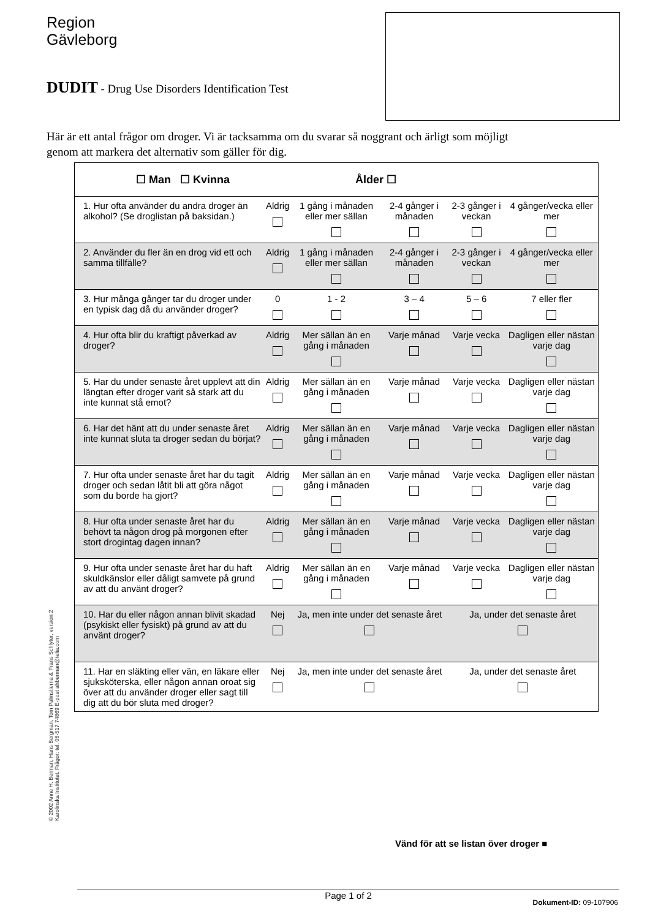Region
Gävleborg
DUDIT - Drug Use Disorders Identification Test
Här är ett antal frågor om droger. Vi är tacksamma om du svarar så noggrant och ärligt som möjligt genom att markera det alternativ som gäller för dig.
| ☐ Man ☐ Kvinna Ålder ☐ | | | | | |
| 1. Hur ofta använder du andra droger än alkohol? (Se droglistan på baksidan.) | Aldrig | 1 gång i månaden eller mer sällan | 2-4 gånger i månaden | 2-3 gånger i veckan | 4 gånger/vecka eller mer |
| 2. Använder du fler än en drog vid ett och samma tillfälle? | Aldrig | 1 gång i månaden eller mer sällan | 2-4 gånger i månaden | 2-3 gånger i veckan | 4 gånger/vecka eller mer |
| 3. Hur många gånger tar du droger under en typisk dag då du använder droger? | 0 | 1 - 2 | 3 – 4 | 5 – 6 | 7 eller fler |
| 4. Hur ofta blir du kraftigt påverkad av droger? | Aldrig | Mer sällan än en gång i månaden | Varje månad | Varje vecka | Dagligen eller nästan varje dag |
| 5. Har du under senaste året upplevt att din längtan efter droger varit så stark att du inte kunnat stå emot? | Aldrig | Mer sällan än en gång i månaden | Varje månad | Varje vecka | Dagligen eller nästan varje dag |
| 6. Har det hänt att du under senaste året inte kunnat sluta ta droger sedan du börjat? | Aldrig | Mer sällan än en gång i månaden | Varje månad | Varje vecka | Dagligen eller nästan varje dag |
| 7. Hur ofta under senaste året har du tagit droger och sedan låtit bli att göra något som du borde ha gjort? | Aldrig | Mer sällan än en gång i månaden | Varje månad | Varje vecka | Dagligen eller nästan varje dag |
| 8. Hur ofta under senaste året har du behövt ta någon drog på morgonen efter stort drogintag dagen innan? | Aldrig | Mer sällan än en gång i månaden | Varje månad | Varje vecka | Dagligen eller nästan varje dag |
| 9. Hur ofta under senaste året har du haft skuldkänslor eller dåligt samvete på grund av att du använt droger? | Aldrig | Mer sällan än en gång i månaden | Varje månad | Varje vecka | Dagligen eller nästan varje dag |
| 10. Har du eller någon annan blivit skadad (psykiskt eller fysiskt) på grund av att du använt droger? | Nej | Ja, men inte under det senaste året | | Ja, under det senaste året | |
| 11. Har en släkting eller vän, en läkare eller sjuksköterska, eller någon annan oroat sig över att du använder droger eller sagt till dig att du bör sluta med droger? | Nej | Ja, men inte under det senaste året | | Ja, under det senaste året | |
© 2002 Anne H. Berman, Hans Bergman, Tom Palmstierna & Frans Schlyter, version 2
Karolinska Institutet. Frågor: tel. 08-517 74869 E-post ahberman@telia.com
Vänd för att se listan över droger ■
Page 1 of 2
Dokument-ID: 09-107906